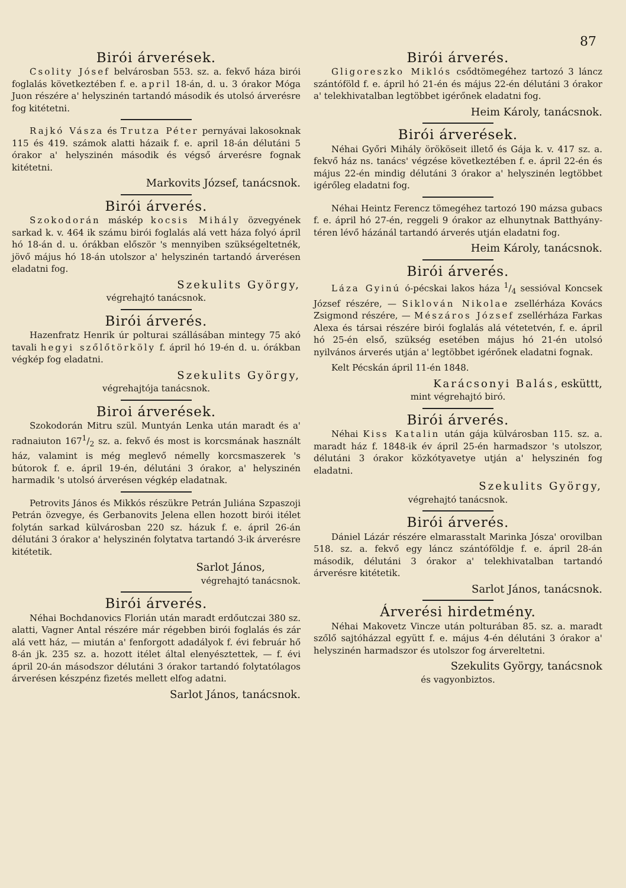87
Birói árverések.
Csolity Jósef belvárosban 553. sz. a. fekvő háza birói foglalás következtében f. e. april 18-án, d. u. 3 órakor Móga Juon részére a' helyszinén tartandó második és utolsó árverésre fog kitétetni.
Rajkó Vásza és Trutza Péter pernyávai lakosoknak 115 és 419. számok alatti házaik f. e. april 18-án délutáni 5 órakor a' helyszinén második és végső árverésre fognak kitétetni.
Markovits József, tanácsnok.
Birói árverés.
Szokodorán máskép kocsis Mihály özvegyének sarkad k. v. 464 ik számu birói foglalás alá vett háza folyó ápril hó 18-án d. u. órákban először 's mennyiben szükségeltetnék, jövő május hó 18-án utolszor a' helyszinén tartandó árverésen eladatni fog.
Szekulits György,
végrehajtó tanácsnok.
Birói árverés.
Hazenfratz Henrik úr polturai szállásában mintegy 75 akó tavali hegyi szőlőtörköly f. ápril hó 19-én d. u. órákban végkép fog eladatni.
Szekulits György,
végrehajtója tanácsnok.
Biroi árverések.
Szokodorán Mitru szül. Muntyán Lenka után maradt és a' radnaiuton 1671/2 sz. a. fekvő és most is korcsmának használt ház, valamint is még meglevő némelly korcsmaszerek 's bútorok f. e. ápril 19-én, délutáni 3 órakor, a' helyszinén harmadik 's utolsó árverésen végkép eladatnak.
Petrovits János és Mikkós részükre Petrán Juliána Szpaszoji Petrán özvegye, és Gerbanovits Jelena ellen hozott birói itélet folytán sarkad külvárosban 220 sz. házuk f. e. ápril 26-án délutáni 3 órakor a' helyszinén folytatva tartandó 3-ik árverésre kitétetik.
Sarlot János,
végrehajtó tanácsnok.
Birói árverés.
Néhai Bochdanovics Florián után maradt erdőutczai 380 sz. alatti, Vagner Antal részére már régebben birói foglalás és zár alá vett ház, — miután a' fenforgott adadályok f. évi február hő 8-án jk. 235 sz. a. hozott itélet által elenyésztettek, — f. évi ápril 20-án másodszor délutáni 3 órakor tartandó folytatólagos árverésen készpénz fizetés mellett elfog adatni.
Sarlot János, tanácsnok.
Birói árverés.
Gligoreszko Miklós csődtömegéhez tartozó 3 láncz szántóföld f. e. ápril hó 21-én és május 22-én délutáni 3 órakor a' telekhivatalban legtöbbet igérőnek eladatni fog.
Heim Károly, tanácsnok.
Birói árverések.
Néhai Győri Mihály örököseit illető és Gája k. v. 417 sz. a. fekvő ház ns. tanács' végzése következtében f. e. ápril 22-én és május 22-én mindig délutáni 3 órakor a' helyszinén legtöbbet igérőleg eladatni fog.
Néhai Heintz Ferencz tömegéhez tartozó 190 mázsa gubacs f. e. ápril hó 27-én, reggeli 9 órakor az elhunytnak Batthyány-téren lévő házánál tartandó árverés utján eladatni fog.
Heim Károly, tanácsnok.
Birói árverés.
Láza Gyinú ó-pécskai lakos háza 1/4 sessióval Koncsek József részére, — Siklován Nikolae zsellérháza Kovács Zsigmond részére, — Mészáros József zsellérháza Farkas Alexa és társai részére birói foglalás alá vétetetvén, f. e. ápril hó 25-én első, szükség esetében május hó 21-én utolsó nyilvános árverés utján a' legtöbbet igérőnek eladatni fognak.
Kelt Pécskán ápril 11-én 1848.
Karácsonyi Balás, esküttt,
mint végrehajtó biró.
Birói árverés.
Néhai Kiss Katalin után gája külvárosban 115. sz. a. maradt ház f. 1848-ik év ápril 25-én harmadszor 's utolszor, délutáni 3 órakor közkótyavetye utján a' helyszinén fog eladatni.
Szekulits György,
végrehajtó tanácsnok.
Birói árverés.
Dániel Lázár részére elmarasstalt Marinka Jósza' orovilban 518. sz. a. fekvő egy láncz szántóföldje f. e. ápril 28-án második, délutáni 3 órakor a' telekhivatalban tartandó árverésre kitétetik.
Sarlot János, tanácsnok.
Árverési hirdetmény.
Néhai Makovetz Vincze után polturában 85. sz. a. maradt szőlő sajtóházzal együtt f. e. május 4-én délutáni 3 órakor a' helyszinén harmadszor és utolszor fog árvereltetni.
Szekulits György, tanácsnok
és vagyonbiztos.